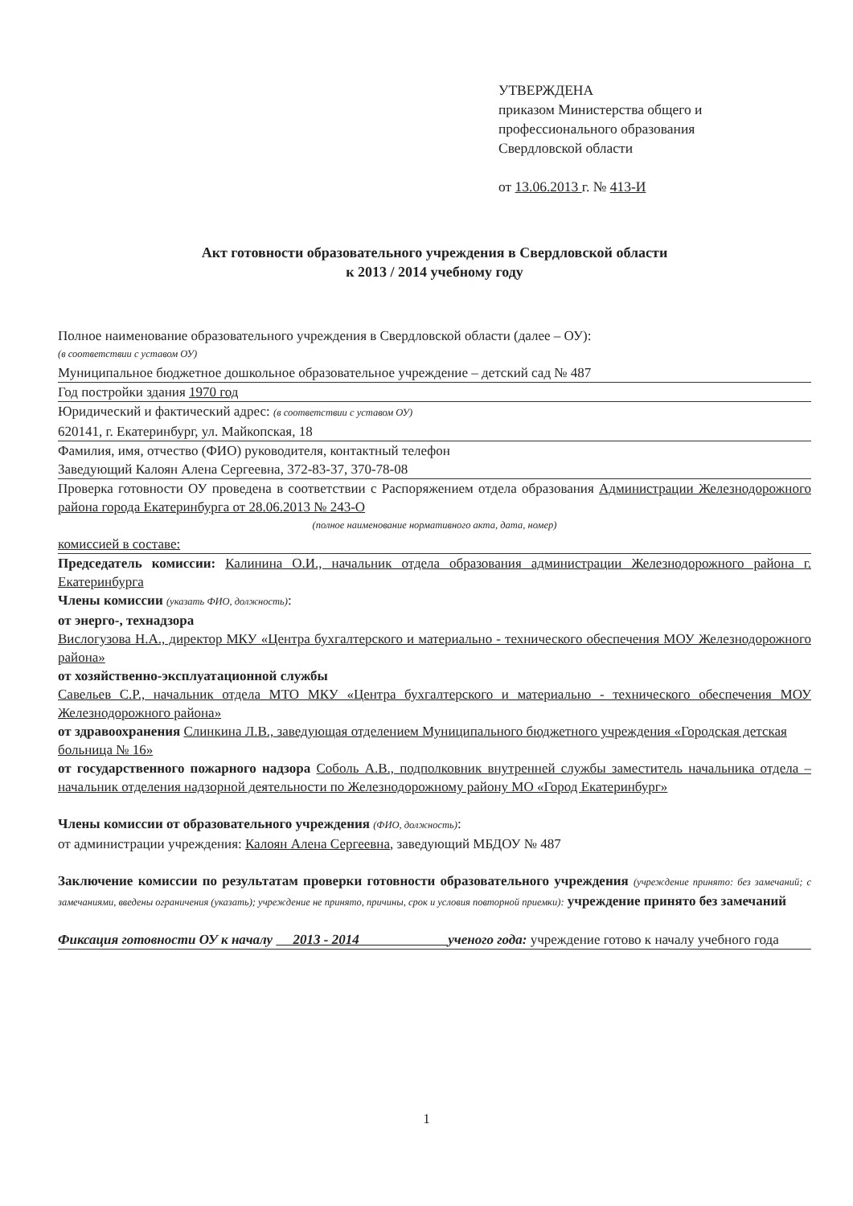УТВЕРЖДЕНА
приказом Министерства общего и
профессионального образования
Свердловской области
от 13.06.2013 г. № 413-И
Акт готовности образовательного учреждения в Свердловской области
к 2013 / 2014 учебному году
Полное наименование образовательного учреждения в Свердловской области (далее – ОУ):
(в соответствии с уставом ОУ)
Муниципальное бюджетное дошкольное образовательное учреждение – детский сад № 487
Год постройки здания 1970 год
Юридический и фактический адрес: (в соответствии с уставом ОУ)
620141, г. Екатеринбург, ул. Майкопская, 18
Фамилия, имя, отчество (ФИО) руководителя, контактный телефон
Заведующий Калоян Алена Сергеевна, 372-83-37, 370-78-08
Проверка готовности ОУ проведена в соответствии с Распоряжением отдела образования Администрации Железнодорожного района города Екатеринбурга от 28.06.2013 № 243-О
(полное наименование нормативного акта, дата, номер)
комиссией в составе:
Председатель комиссии: Калинина О.И., начальник отдела образования администрации Железнодорожного района г. Екатеринбурга
Члены комиссии (указать ФИО, должность):
от энерго-, технадзора
Вислогузова Н.А., директор МКУ «Центра бухгалтерского и материально - технического обеспечения МОУ Железнодорожного района»
от хозяйственно-эксплуатационной службы
Савельев С.Р., начальник отдела МТО МКУ «Центра бухгалтерского и материально - технического обеспечения МОУ Железнодорожного района»
от здравоохранения Слинкина Л.В., заведующая отделением Муниципального бюджетного учреждения «Городская детская больница № 16»
от государственного пожарного надзора Соболь А.В., подполковник внутренней службы заместитель начальника отдела – начальник отделения надзорной деятельности по Железнодорожному району МО «Город Екатеринбург»
Члены комиссии от образовательного учреждения (ФИО, должность):
от администрации учреждения: Калоян Алена Сергеевна, заведующий МБДОУ № 487
Заключение комиссии по результатам проверки готовности образовательного учреждения (учреждение принято: без замечаний; с замечаниями, введены ограничения (указать); учреждение не принято, причины, срок и условия повторной приемки): учреждение принято без замечаний
Фиксация готовности ОУ к началу 2013 - 2014 ученого года: учреждение готово к началу учебного года
1